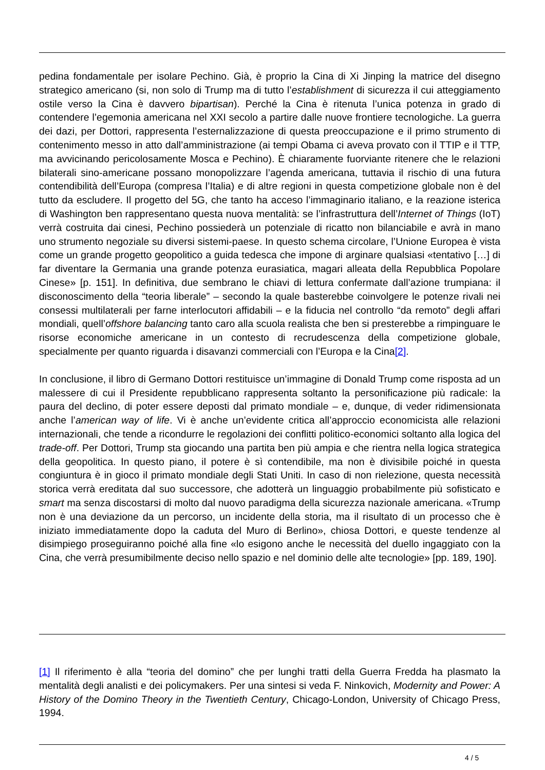pedina fondamentale per isolare Pechino. Già, è proprio la Cina di Xi Jinping la matrice del disegno strategico americano (si, non solo di Trump ma di tutto l’establishment di sicurezza il cui atteggiamento ostile verso la Cina è davvero bipartisan). Perché la Cina è ritenuta l’unica potenza in grado di contendere l’egemonia americana nel XXI secolo a partire dalle nuove frontiere tecnologiche. La guerra dei dazi, per Dottori, rappresenta l’esternalizzazione di questa preoccupazione e il primo strumento di contenimento messo in atto dall’amministrazione (ai tempi Obama ci aveva provato con il TTIP e il TTP, ma avvicinando pericolosamente Mosca e Pechino). È chiaramente fuorviante ritenere che le relazioni bilaterali sino-americane possano monopolizzare l’agenda americana, tuttavia il rischio di una futura contendibilità dell’Europa (compresa l’Italia) e di altre regioni in questa competizione globale non è del tutto da escludere. Il progetto del 5G, che tanto ha acceso l’immaginario italiano, e la reazione isterica di Washington ben rappresentano questa nuova mentalità: se l’infrastruttura dell’Internet of Things (IoT) verrà costruita dai cinesi, Pechino possiederà un potenziale di ricatto non bilanciabile e avrà in mano uno strumento negoziale su diversi sistemi-paese. In questo schema circolare, l’Unione Europea è vista come un grande progetto geopolitico a guida tedesca che impone di arginare qualsiasi «tentativo […] di far diventare la Germania una grande potenza eurasiatica, magari alleata della Repubblica Popolare Cinese» [p. 151]. In definitiva, due sembrano le chiavi di lettura confermate dall’azione trumpiana: il disconoscimento della “teoria liberale” – secondo la quale basterebbe coinvolgere le potenze rivali nei consessi multilaterali per farne interlocutori affidabili – e la fiducia nel controllo “da remoto” degli affari mondiali, quell’offshore balancing tanto caro alla scuola realista che ben si presterebbe a rimpinguare le risorse economiche americane in un contesto di recrudescenza della competizione globale, specialmente per quanto riguarda i disavanzi commerciali con l’Europa e la Cina[2].
In conclusione, il libro di Germano Dottori restituisce un’immagine di Donald Trump come risposta ad un malessere di cui il Presidente repubblicano rappresenta soltanto la personificazione più radicale: la paura del declino, di poter essere deposti dal primato mondiale – e, dunque, di veder ridimensionata anche l’american way of life. Vi è anche un’evidente critica all’approccio economicista alle relazioni internazionali, che tende a ricondurre le regolazioni dei conflitti politico-economici soltanto alla logica del trade-off. Per Dottori, Trump sta giocando una partita ben più ampia e che rientra nella logica strategica della geopolitica. In questo piano, il potere è sì contendibile, ma non è divisibile poiché in questa congiuntura è in gioco il primato mondiale degli Stati Uniti. In caso di non rielezione, questa necessità storica verrà ereditata dal suo successore, che adotterà un linguaggio probabilmente più sofisticato e smart ma senza discostarsi di molto dal nuovo paradigma della sicurezza nazionale americana. «Trump non è una deviazione da un percorso, un incidente della storia, ma il risultato di un processo che è iniziato immediatamente dopo la caduta del Muro di Berlino», chiosa Dottori, e queste tendenze al disimpiego proseguiranno poiché alla fine «lo esigono anche le necessità del duello ingaggiato con la Cina, che verrà presumibilmente deciso nello spazio e nel dominio delle alte tecnologie» [pp. 189, 190].
[1] Il riferimento è alla “teoria del domino” che per lunghi tratti della Guerra Fredda ha plasmato la mentalità degli analisti e dei policymakers. Per una sintesi si veda F. Ninkovich, Modernity and Power: A History of the Domino Theory in the Twentieth Century, Chicago-London, University of Chicago Press, 1994.
4 / 5